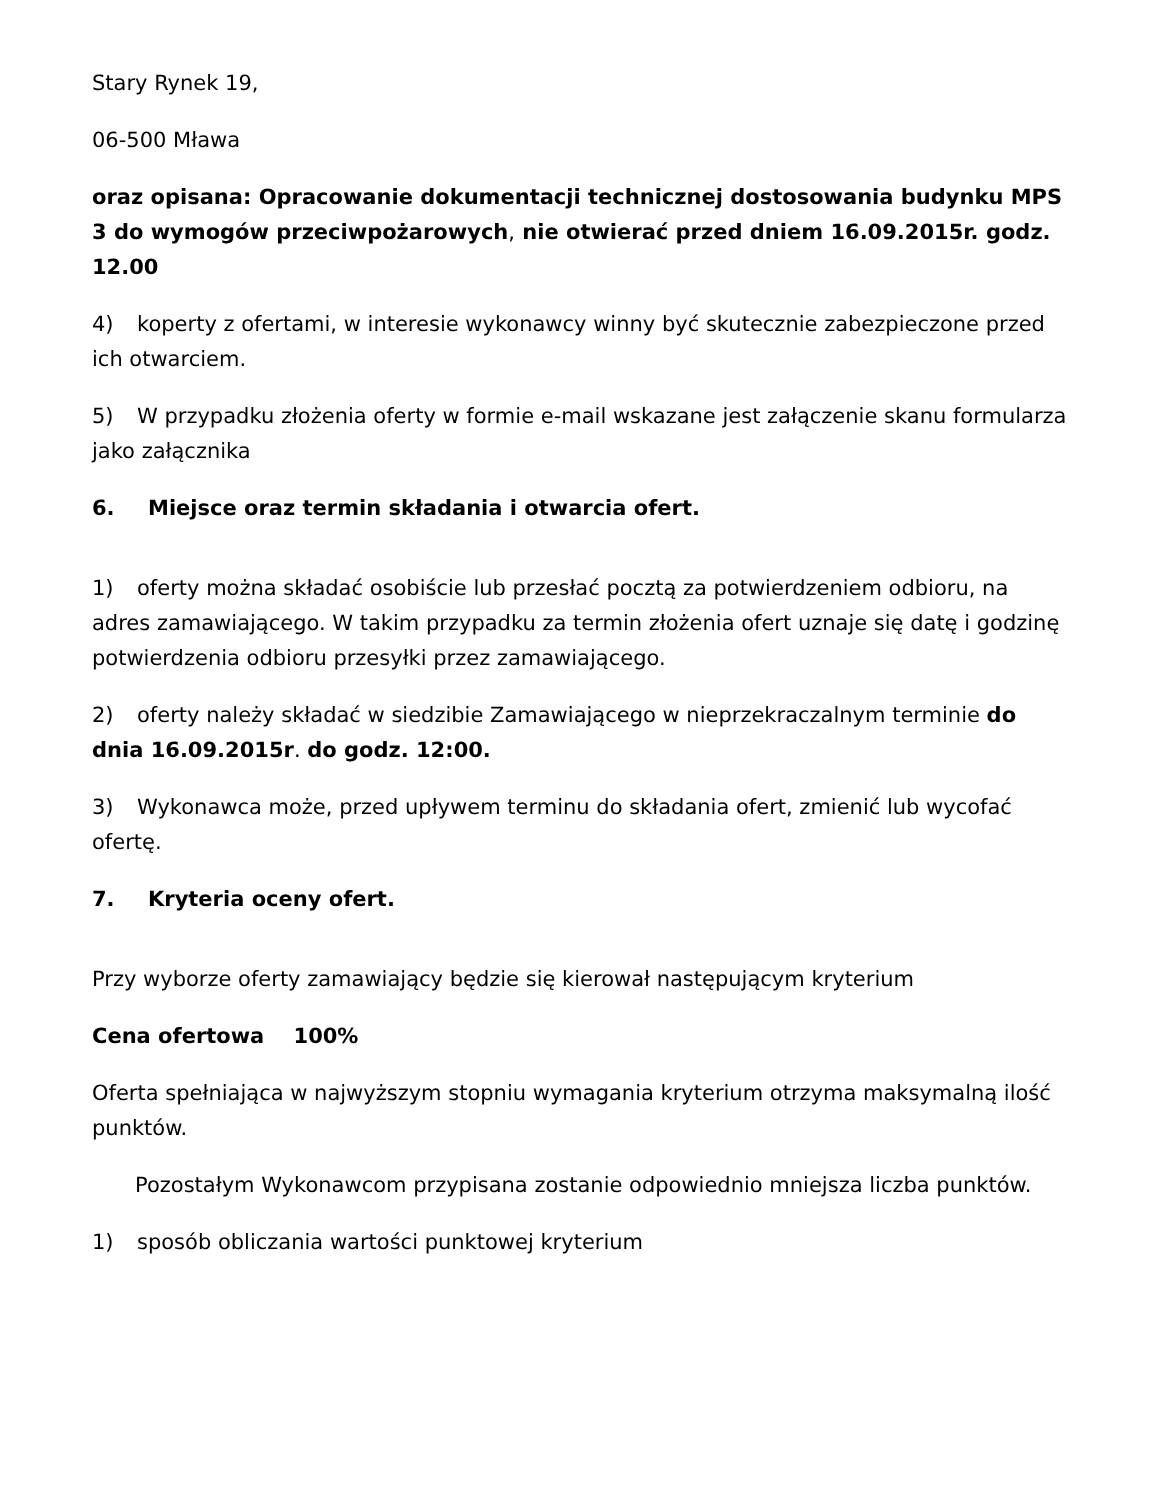Stary Rynek 19,
06-500 Mława
oraz opisana: Opracowanie dokumentacji technicznej dostosowania budynku MPS 3 do wymogów przeciwpożarowych, nie otwierać przed dniem 16.09.2015r. godz. 12.00
4) koperty z ofertami, w interesie wykonawcy winny być skutecznie zabezpieczone przed ich otwarciem.
5) W przypadku złożenia oferty w formie e-mail wskazane jest załączenie skanu formularza jako załącznika
6. Miejsce oraz termin składania i otwarcia ofert.
1) oferty można składać osobiście lub przesłać pocztą za potwierdzeniem odbioru, na adres zamawiającego. W takim przypadku za termin złożenia ofert uznaje się datę i godzinę potwierdzenia odbioru przesyłki przez zamawiającego.
2) oferty należy składać w siedzibie Zamawiającego w nieprzekraczalnym terminie do dnia 16.09.2015r. do godz. 12:00.
3) Wykonawca może, przed upływem terminu do składania ofert, zmienić lub wycofać ofertę.
7. Kryteria oceny ofert.
Przy wyborze oferty zamawiający będzie się kierował następującym kryterium
Cena ofertowa 100%
Oferta spełniająca w najwyższym stopniu wymagania kryterium otrzyma maksymalną ilość punktów.
Pozostałym Wykonawcom przypisana zostanie odpowiednio mniejsza liczba punktów.
1) sposób obliczania wartości punktowej kryterium